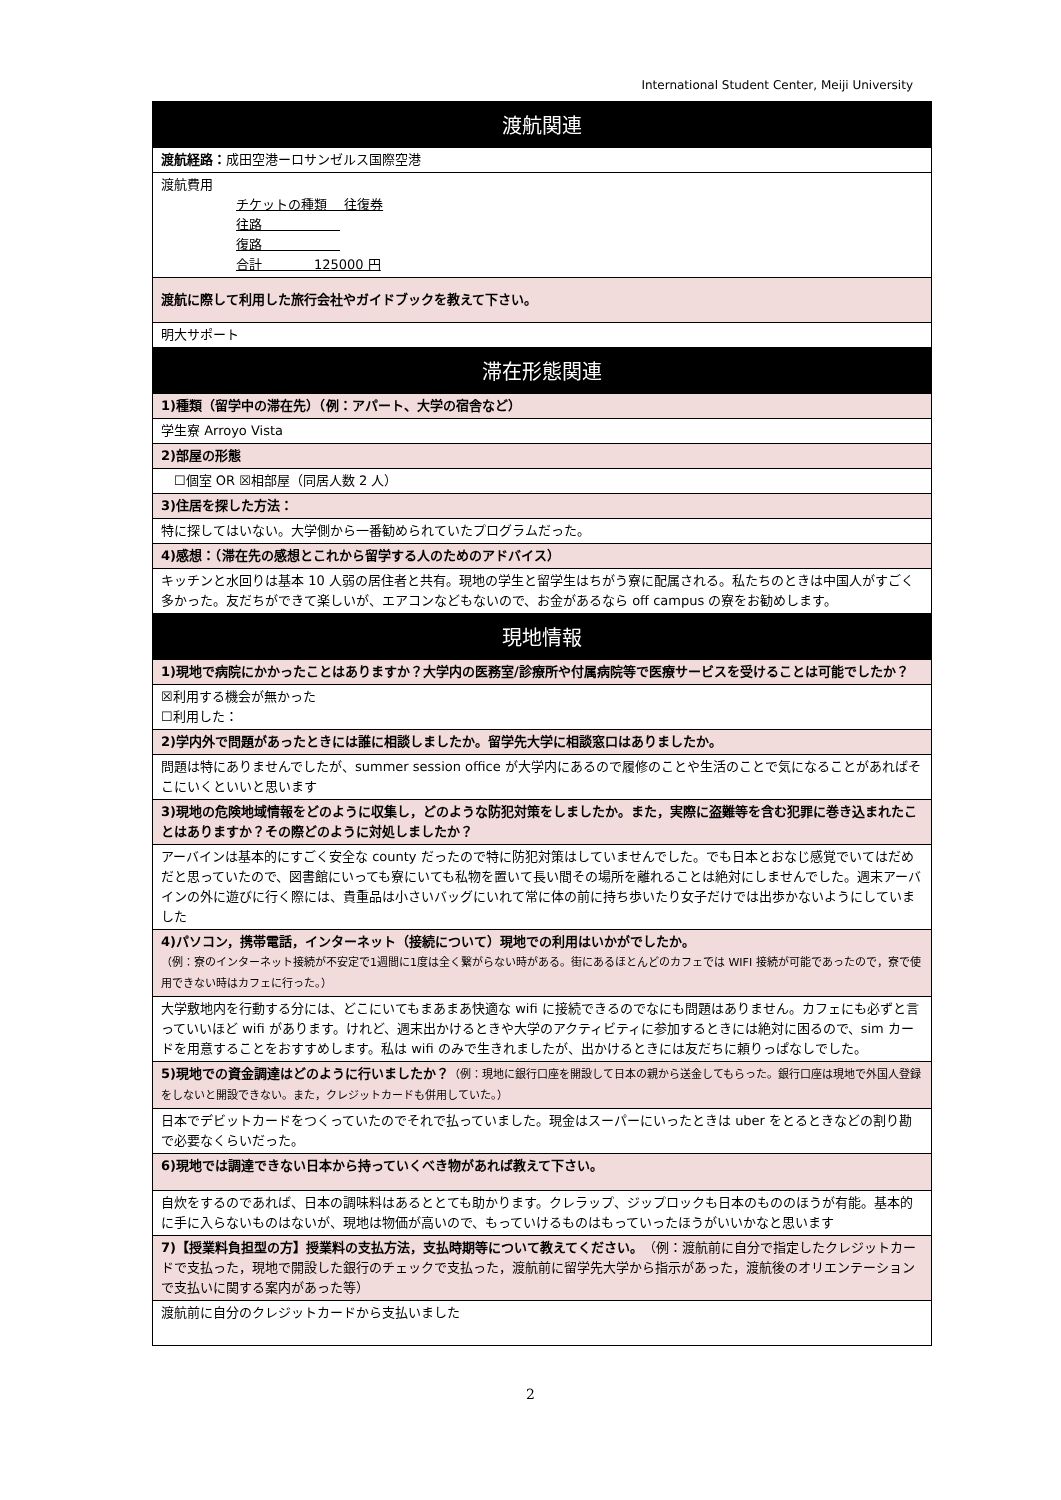International Student Center, Meiji University
| 渡航関連 |
| --- |
| 渡航経路： 成田空港ーロサンゼルス国際空港 |
| 渡航費用 チケットの種類 往復券 往路 復路 合計 125000 円 |
| 渡航に際して利用した旅行会社やガイドブックを教えて下さい。 |
| 明大サポート |
| 滞在形態関連 |
| 1)種類（留学中の滞在先）（例：アパート、大学の宿舎など） |
| 学生寮 Arroyo Vista |
| 2)部屋の形態 |
| ☐個室 OR ☒相部屋（同居人数 2 人） |
| 3)住居を探した方法： |
| 特に探してはいない。大学側から一番勧められていたプログラムだった。 |
| 4)感想：（滞在先の感想とこれから留学する人のためのアドバイス） |
| キッチンと水回りは基本 10 人弱の居住者と共有。現地の学生と留学生はちがう寮に配属される。私たちのときは中国人がすごく多かった。友だちができて楽しいが、エアコンなどもないので、お金があるなら off campus の寮をお勧めします。 |
| 現地情報 |
| 1)現地で病院にかかったことはありますか？大学内の医務室/診療所や付属病院等で医療サービスを受けることは可能でしたか？ |
| ☒利用する機会が無かった ☐利用した： |
| 2)学内外で問題があったときには誰に相談しましたか。留学先大学に相談窓口はありましたか。 |
| 問題は特にありませんでしたが、summer session office が大学内にあるので履修のことや生活のことで気になることがあればそこにいくといいと思います |
| 3)現地の危険地域情報をどのように収集し，どのような防犯対策をしましたか。また，実際に盗難等を含む犯罪に巻き込まれたことはありますか？その際どのように対処しましたか？ |
| アーバインは基本的にすごく安全な county だったので特に防犯対策はしていませんでした。でも日本とおなじ感覚でいてはだめだと思っていたので、図書館にいっても寮にいても私物を置いて長い間その場所を離れることは絶対にしませんでした。週末アーバインの外に遊びに行く際には、貴重品は小さいバッグにいれて常に体の前に持ち歩いたり女子だけでは出歩かないようにしていました |
| 4)パソコン，携帯電話，インターネット（接続について）現地での利用はいかがでしたか。 （例：寮のインターネット接続が不安定で1週間に1度は全く繋がらない時がある。街にあるほとんどのカフェでは WIFI 接続が可能であったので，寮で使用できない時はカフェに行った。） |
| 大学敷地内を行動する分には、どこにいてもまあまあ快適な wifi に接続できるのでなにも問題はありません。カフェにも必ずと言っていいほど wifi があります。けれど、週末出かけるときや大学のアクティビティに参加するときには絶対に困るので、sim カードを用意することをおすすめします。私は wifi のみで生きれましたが、出かけるときには友だちに頼りっぱなしでした。 |
| 5)現地での資金調達はどのように行いましたか？ （例：現地に銀行口座を開設して日本の親から送金してもらった。銀行口座は現地で外国人登録をしないと開設できない。また，クレジットカードも併用していた。） |
| 日本でデビットカードをつくっていたのでそれで払っていました。現金はスーパーにいったときは uber をとるときなどの割り勘で必要なくらいだった。 |
| 6)現地では調達できない日本から持っていくべき物があれば教えて下さい。 |
| 自炊をするのであれば、日本の調味料はあるととても助かります。クレラップ、ジップロックも日本のもののほうが有能。基本的に手に入らないものはないが、現地は物価が高いので、もっていけるものはもっていったほうがいいかなと思います |
| 7)【授業料負担型の方】授業料の支払方法，支払時期等について教えてください。 （例：渡航前に自分で指定したクレジットカードで支払った，現地で開設した銀行のチェックで支払った，渡航前に留学先大学から指示があった，渡航後のオリエンテーションで支払いに関する案内があった等） |
| 渡航前に自分のクレジットカードから支払いました |
2